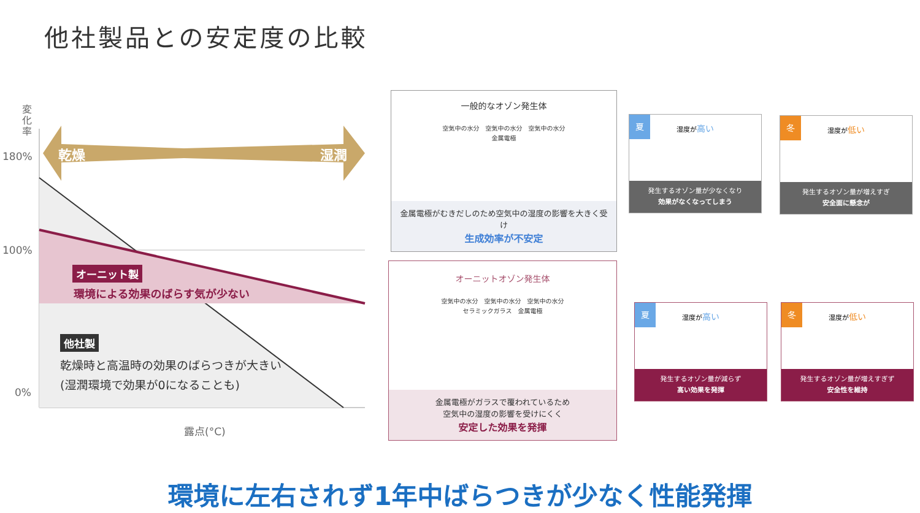他社製品との安定度の比較
変化率
180%
100%
0%
乾燥 湿潤
オーニット製
環境による効果のばらす気が少ない
他社製
乾燥時と高温時の効果のばらつきが大きい
(湿潤環境で効果が0になることも)
露点(°C)
一般的なオゾン発生体
空気中の水分　空気中の水分　空気中の水分
金属電極
金属電極がむきだしのため空気中の湿度の影響を大きく受け
生成効率が不安定
オーニットオゾン発生体
空気中の水分　空気中の水分　空気中の水分
セラミックガラス　金属電極
金属電極がガラスで覆われているため
空気中の湿度の影響を受けにくく
安定した効果を発揮
夏
湿度が高い
発生するオゾン量が少なくなり
効果がなくなってしまう
冬
湿度が低い
発生するオゾン量が増えすぎ
安全面に懸念が
夏
湿度が高い
発生するオゾン量が減らず
高い効果を発揮
冬
湿度が低い
発生するオゾン量が増えすぎず
安全性を維持
環境に左右されず1年中ばらつきが少なく性能発揮